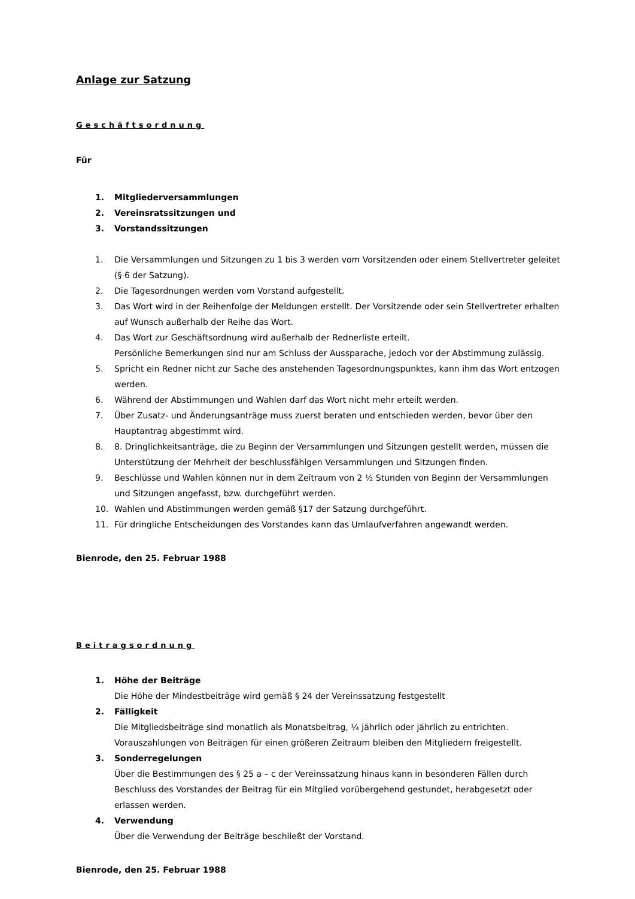Anlage zur Satzung
Geschäftsordnung
Für
1. Mitgliederversammlungen
2. Vereinsratssitzungen und
3. Vorstandssitzungen
1. Die Versammlungen und Sitzungen zu 1 bis 3 werden vom Vorsitzenden oder einem Stellvertreter geleitet (§ 6 der Satzung).
2. Die Tagesordnungen werden vom Vorstand aufgestellt.
3. Das Wort wird in der Reihenfolge der Meldungen erstellt. Der Vorsitzende oder sein Stellvertreter erhalten auf Wunsch außerhalb der Reihe das Wort.
4. Das Wort zur Geschäftsordnung wird außerhalb der Rednerliste erteilt.
Persönliche Bemerkungen sind nur am Schluss der Aussparache, jedoch vor der Abstimmung zulässig.
5. Spricht ein Redner nicht zur Sache des anstehenden Tagesordnungspunktes, kann ihm das Wort entzogen werden.
6. Während der Abstimmungen und Wahlen darf das Wort nicht mehr erteilt werden.
7. Über Zusatz- und Änderungsanträge muss zuerst beraten und entschieden werden, bevor über den Hauptantrag abgestimmt wird.
8. 8. Dringlichkeitsanträge, die zu Beginn der Versammlungen und Sitzungen gestellt werden, müssen die Unterstützung der Mehrheit der beschlussfähigen Versammlungen und Sitzungen finden.
9. Beschlüsse und Wahlen können nur in dem Zeitraum von 2 ½ Stunden von Beginn der Versammlungen und Sitzungen angefasst, bzw. durchgeführt werden.
10. Wahlen und Abstimmungen werden gemäß §17 der Satzung durchgeführt.
11. Für dringliche Entscheidungen des Vorstandes kann das Umlaufverfahren angewandt werden.
Bienrode, den 25. Februar 1988
Beitragsordnung
1. Höhe der Beiträge
Die Höhe der Mindestbeiträge wird gemäß § 24 der Vereinssatzung festgestellt
2. Fälligkeit
Die Mitgliedsbeiträge sind monatlich als Monatsbeitrag, ¼ jährlich oder jährlich zu entrichten. Vorauszahlungen von Beiträgen für einen größeren Zeitraum bleiben den Mitgliedern freigestellt.
3. Sonderregelungen
Über die Bestimmungen des § 25 a – c der Vereinssatzung hinaus kann in besonderen Fällen durch Beschluss des Vorstandes der Beitrag für ein Mitglied vorübergehend gestundet, herabgesetzt oder erlassen werden.
4. Verwendung
Über die Verwendung der Beiträge beschließt der Vorstand.
Bienrode, den 25. Februar 1988